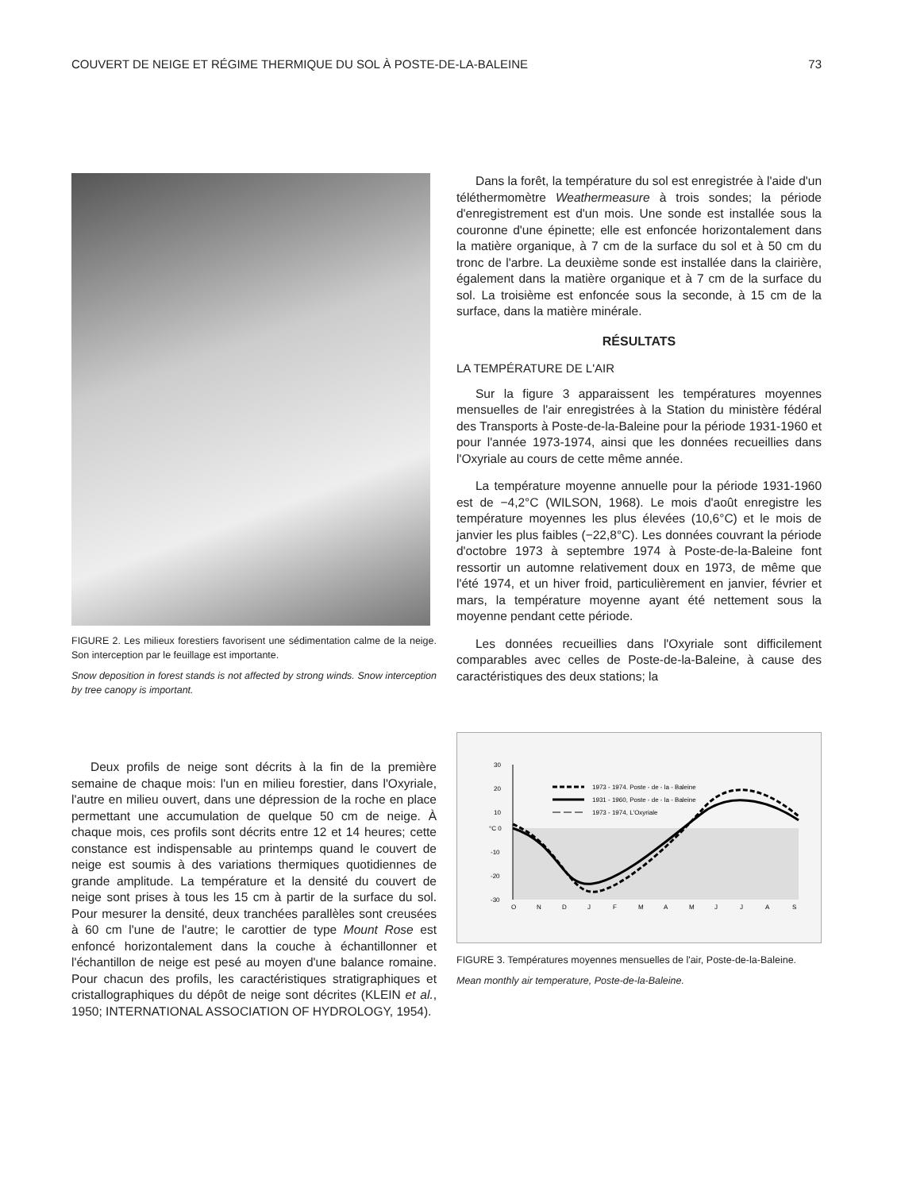COUVERT DE NEIGE ET RÉGIME THERMIQUE DU SOL À POSTE-DE-LA-BALEINE 73
FIGURE 2. Les milieux forestiers favorisent une sédimentation calme de la neige. Son interception par le feuillage est importante.
Snow deposition in forest stands is not affected by strong winds. Snow interception by tree canopy is important.
Deux profils de neige sont décrits à la fin de la première semaine de chaque mois: l'un en milieu forestier, dans l'Oxyriale, l'autre en milieu ouvert, dans une dépression de la roche en place permettant une accumulation de quelque 50 cm de neige. À chaque mois, ces profils sont décrits entre 12 et 14 heures; cette constance est indispensable au printemps quand le couvert de neige est soumis à des variations thermiques quotidiennes de grande amplitude. La température et la densité du couvert de neige sont prises à tous les 15 cm à partir de la surface du sol. Pour mesurer la densité, deux tranchées parallèles sont creusées à 60 cm l'une de l'autre; le carottier de type Mount Rose est enfoncé horizontalement dans la couche à échantillonner et l'échantillon de neige est pesé au moyen d'une balance romaine. Pour chacun des profils, les caractéristiques stratigraphiques et cristallographiques du dépôt de neige sont décrites (KLEIN et al., 1950; INTERNATIONAL ASSOCIATION OF HYDROLOGY, 1954).
Dans la forêt, la température du sol est enregistrée à l'aide d'un téléthermomètre Weathermeasure à trois sondes; la période d'enregistrement est d'un mois. Une sonde est installée sous la couronne d'une épinette; elle est enfoncée horizontalement dans la matière organique, à 7 cm de la surface du sol et à 50 cm du tronc de l'arbre. La deuxième sonde est installée dans la clairière, également dans la matière organique et à 7 cm de la surface du sol. La troisième est enfoncée sous la seconde, à 15 cm de la surface, dans la matière minérale.
RÉSULTATS
LA TEMPÉRATURE DE L'AIR
Sur la figure 3 apparaissent les températures moyennes mensuelles de l'air enregistrées à la Station du ministère fédéral des Transports à Poste-de-la-Baleine pour la période 1931-1960 et pour l'année 1973-1974, ainsi que les données recueillies dans l'Oxyriale au cours de cette même année.
La température moyenne annuelle pour la période 1931-1960 est de −4,2°C (WILSON, 1968). Le mois d'août enregistre les température moyennes les plus élevées (10,6°C) et le mois de janvier les plus faibles (−22,8°C). Les données couvrant la période d'octobre 1973 à septembre 1974 à Poste-de-la-Baleine font ressortir un automne relativement doux en 1973, de même que l'été 1974, et un hiver froid, particulièrement en janvier, février et mars, la température moyenne ayant été nettement sous la moyenne pendant cette période.
Les données recueillies dans l'Oxyriale sont difficilement comparables avec celles de Poste-de-la-Baleine, à cause des caractéristiques des deux stations; la
30
20
10
°C 0
-10
-20
-30
1973 - 1974. Poste - de - la - Baleine
1931 - 1960, Poste - de - la - Baleine
1973 - 1974, L'Oxyriale
O
N
D
J
F
M
A
M
J
J
A
S
FIGURE 3. Températures moyennes mensuelles de l'air, Poste-de-la-Baleine.
Mean monthly air temperature, Poste-de-la-Baleine.